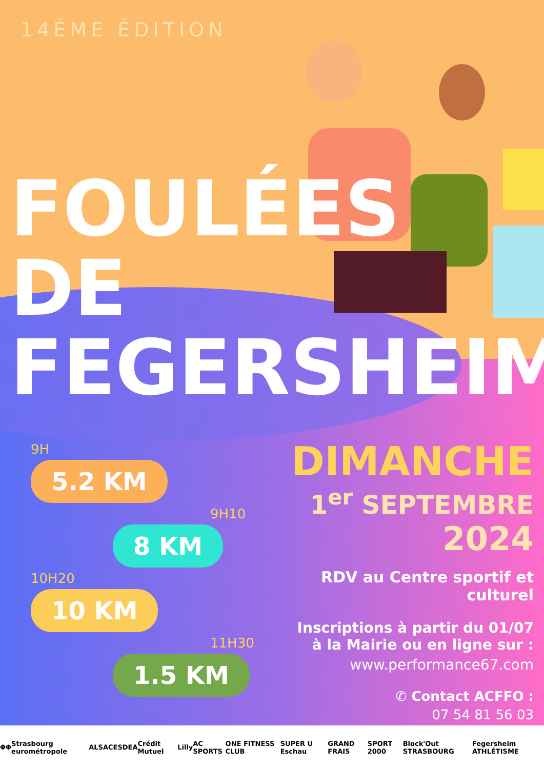14ÈME ÉDITION
FOULÉES
DE
FEGERSHEIM
9H
5.2 KM
9H10
8 KM
10H20
10 KM
11H30
1.5 KM
DIMANCHE
1<sup>er</sup> SEPTEMBRE
2024
RDV au Centre sportif et culturel
Inscriptions à partir du 01/07
à la Mairie ou en ligne sur :
www.performance67.com
✆ Contact ACFFO :
07 54 81 56 03
ΦΦ Strasbourg eurométropole ALSACE SDEA Crédit Mutuel Lilly AC SPORTS ONE FITNESS CLUB SUPER U Eschau GRAND FRAIS SPORT 2000 Block'Out STRASBOURG Fegersheim ATHLÉTISME